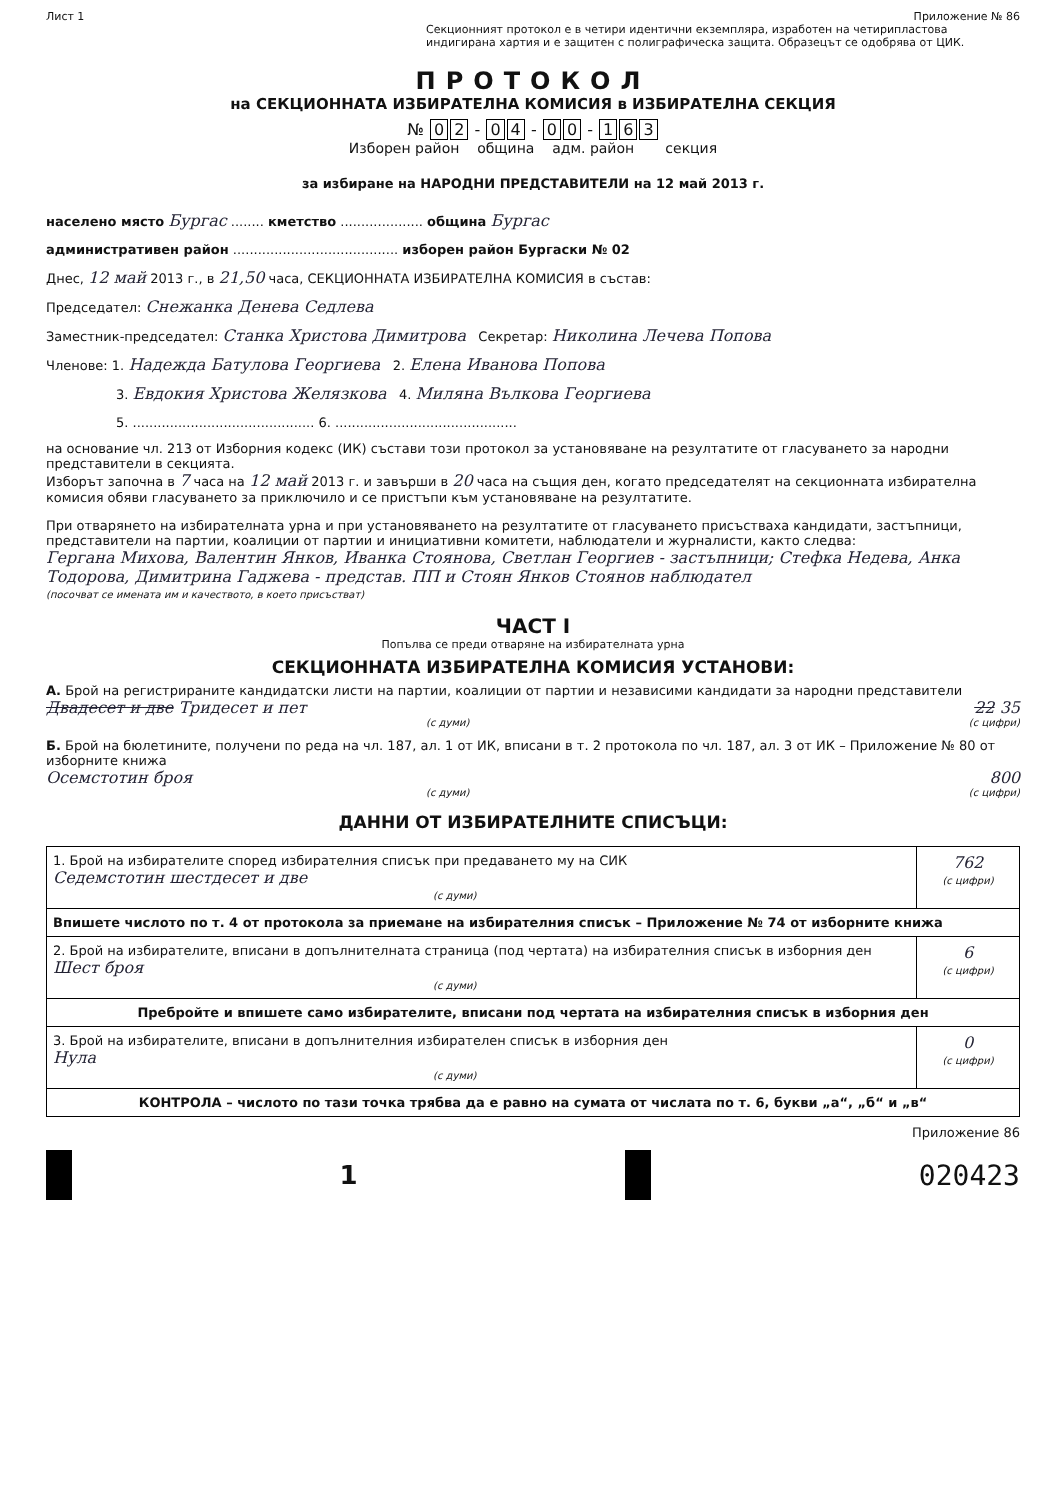Лист 1 Приложение № 86
Секционният протокол е в четири идентични екземпляра, изработен на четирипластова индигирана хартия и е защитен с полиграфическа защита. Образецът се одобрява от ЦИК.
ПРОТОКОЛ
на СЕКЦИОННАТА ИЗБИРАТЕЛНА КОМИСИЯ в ИЗБИРАТЕЛНА СЕКЦИЯ
№ 0 2 - 0 4 - 0 0 - 1 6 3
Изборен район община адм. район секция
за избиране на НАРОДНИ ПРЕДСТАВИТЕЛИ на 12 май 2013 г.
населено място Бургас ........ кметство .................... община Бургас
административен район ........................................ изборен район Бургаски № 02
Днес, 12 май 2013 г., в 21,50 часа, СЕКЦИОННАТА ИЗБИРАТЕЛНА КОМИСИЯ в състав:
Председател: Снежанка Денева Седлева
Заместник-председател: Станка Христова Димитрова Секретар: Николина Лечева Попова
Членове: 1. Надежда Батулова Георгиева 2. Елена Иванова Попова
3. Евдокия Христова Желязкова 4. Миляна Вълкова Георгиева
5. ............................................ 6. ............................................
на основание чл. 213 от Изборния кодекс (ИК) състави този протокол за установяване на резултатите от гласуването за народни представители в секцията.
Изборът започна в 7 часа на 12 май 2013 г. и завърши в 20 часа на същия ден, когато председателят на секционната избирателна комисия обяви гласуването за приключило и се пристъпи към установяване на резултатите.
При отварянето на избирателната урна и при установяването на резултатите от гласуването присъстваха кандидати, застъпници, представители на партии, коалиции от партии и инициативни комитети, наблюдатели и журналисти, както следва:
Гергана Михова, Валентин Янков, Иванка Стоянова, Светлан Георгиев - застъпници; Стефка Недева, Анка Тодорова, Димитрина Гаджева - представ. ПП и Стоян Янков Стоянов наблюдател
(посочват се имената им и качеството, в което присъстват)
ЧАСТ I
Попълва се преди отваряне на избирателната урна
СЕКЦИОННАТА ИЗБИРАТЕЛНА КОМИСИЯ УСТАНОВИ:
А. Брой на регистрираните кандидатски листи на партии, коалиции от партии и независими кандидати за народни представители
Двадесет и две Тридесет и пет 22 35
(с думи) (с цифри)
Б. Брой на бюлетините, получени по реда на чл. 187, ал. 1 от ИК, вписани в т. 2 протокола по чл. 187, ал. 3 от ИК – Приложение № 80 от изборните книжа
Осемстотин броя 800
(с думи) (с цифри)
ДАННИ ОТ ИЗБИРАТЕЛНИТЕ СПИСЪЦИ:
| 1. Брой на избирателите според избирателния списък при предаването му на СИК Седемстотин шестдесет и две (с думи) | 762 (с цифри) |
| Впишете числото по т. 4 от протокола за приемане на избирателния списък – Приложение № 74 от изборните книжа | |
| 2. Брой на избирателите, вписани в допълнителната страница (под чертата) на избирателния списък в изборния ден Шест броя (с думи) | 6 (с цифри) |
| Пребройте и впишете само избирателите, вписани под чертата на избирателния списък в изборния ден | |
| 3. Брой на избирателите, вписани в допълнителния избирателен списък в изборния ден Нула (с думи) | 0 (с цифри) |
| КОНТРОЛА – числото по тази точка трябва да е равно на сумата от числата по т. 6, букви „а“, „б“ и „в“ | |
Приложение 86
1 020423